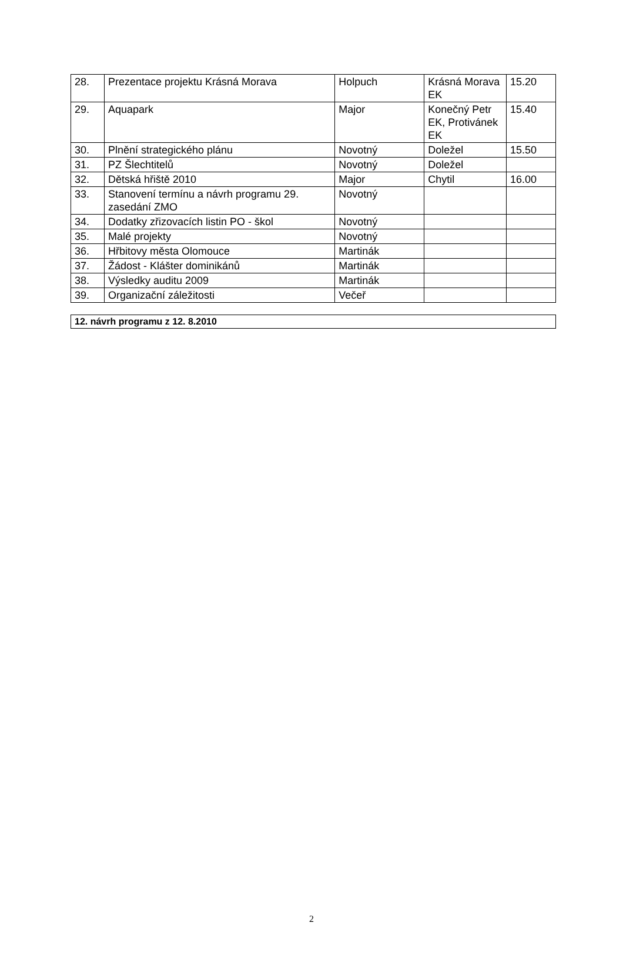| 28. | Prezentace projektu Krásná Morava | Holpuch | Krásná Morava EK | 15.20 |
| 29. | Aquapark | Major | Konečný Petr EK, Protivánek EK | 15.40 |
| 30. | Plnění strategického plánu | Novotný | Doležel | 15.50 |
| 31. | PZ Šlechtitelů | Novotný | Doležel | |
| 32. | Dětská hřiště 2010 | Major | Chytil | 16.00 |
| 33. | Stanovení termínu a návrh programu 29. zasedání ZMO | Novotný | | |
| 34. | Dodatky zřizovacích listin PO - škol | Novotný | | |
| 35. | Malé projekty | Novotný | | |
| 36. | Hřbitovy města Olomouce | Martinák | | |
| 37. | Žádost - Klášter dominikánů | Martinák | | |
| 38. | Výsledky auditu 2009 | Martinák | | |
| 39. | Organizační záležitosti | Večeř | | |
| 12. návrh programu z 12. 8.2010 |
2